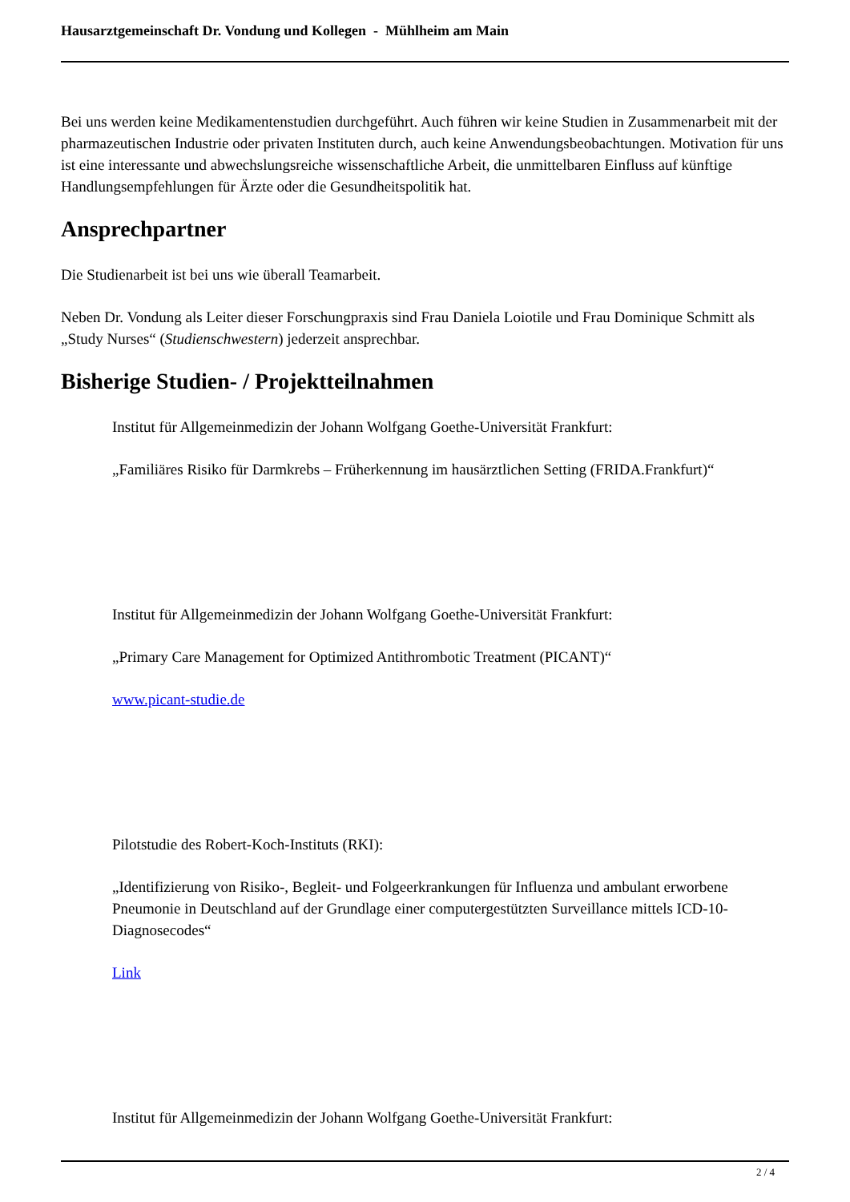Hausarztgemeinschaft Dr. Vondung und Kollegen - Mühlheim am Main
Bei uns werden keine Medikamentenstudien durchgeführt. Auch führen wir keine Studien in Zusammenarbeit mit der pharmazeutischen Industrie oder privaten Instituten durch, auch keine Anwendungsbeobachtungen. Motivation für uns ist eine interessante und abwechslungsreiche wissenschaftliche Arbeit, die unmittelbaren Einfluss auf künftige Handlungsempfehlungen für Ärzte oder die Gesundheitspolitik hat.
Ansprechpartner
Die Studienarbeit ist bei uns wie überall Teamarbeit.
Neben Dr. Vondung als Leiter dieser Forschungpraxis sind Frau Daniela Loiotile und Frau Dominique Schmitt als „Study Nurses“ (Studienschwestern) jederzeit ansprechbar.
Bisherige Studien- / Projektteilnahmen
Institut für Allgemeinmedizin der Johann Wolfgang Goethe-Universität Frankfurt:
„Familiäres Risiko für Darmkrebs – Früherkennung im hausärztlichen Setting (FRIDA.Frankfurt)“
Institut für Allgemeinmedizin der Johann Wolfgang Goethe-Universität Frankfurt:
„Primary Care Management for Optimized Antithrombotic Treatment (PICANT)“
www.picant-studie.de
Pilotstudie des Robert-Koch-Instituts (RKI):
„Identifizierung von Risiko-, Begleit- und Folgeerkrankungen für Influenza und ambulant erworbene Pneumonie in Deutschland auf der Grundlage einer computergestützten Surveillance mittels ICD-10-Diagnosecodes“
Link
Institut für Allgemeinmedizin der Johann Wolfgang Goethe-Universität Frankfurt:
2 / 4